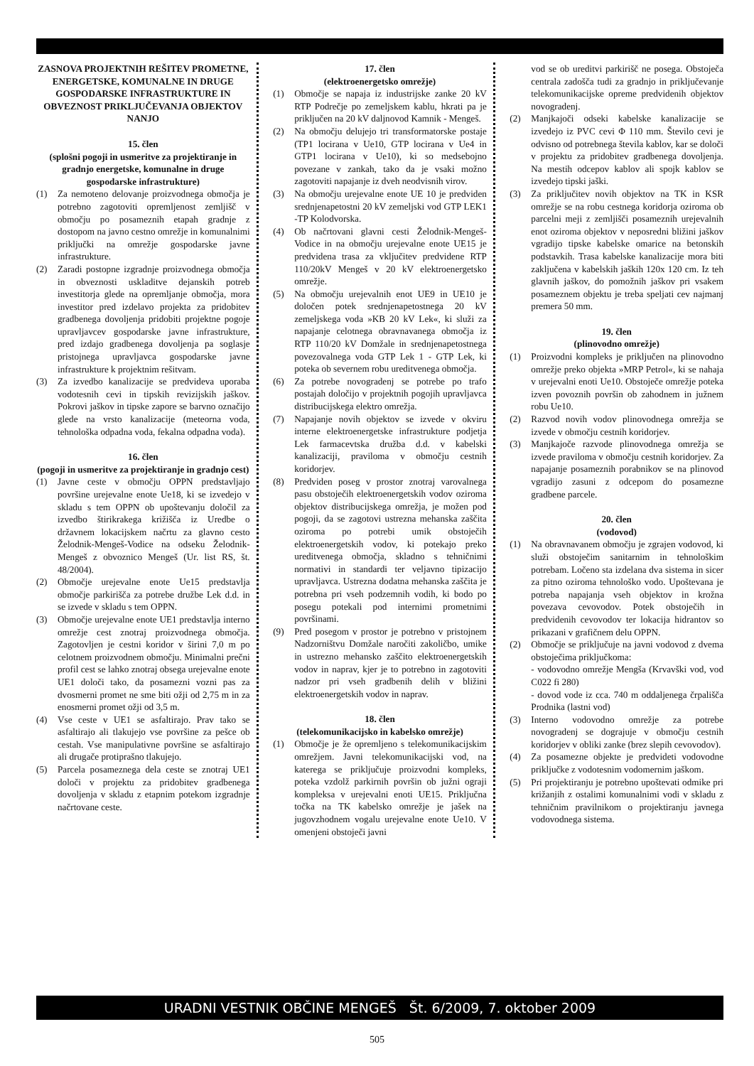ZASNOVA PROJEKTNIH REŠITEV PROMETNE, ENERGETSKE, KOMUNALNE IN DRUGE GOSPODARSKE INFRASTRUKTURE IN OBVEZNOST PRIKLJUČEVANJA OBJEKTOV NANJO
15. člen
(splošni pogoji in usmeritve za projektiranje in gradnjo energetske, komunalne in druge gospodarske infrastrukture)
(1) Za nemoteno delovanje proizvodnega območja je potrebno zagotoviti opremljenost zemljišč v območju po posameznih etapah gradnje z dostopom na javno cestno omrežje in komunalnimi priključki na omrežje gospodarske javne infrastrukture.
(2) Zaradi postopne izgradnje proizvodnega območja in obveznosti uskladitve dejanskih potreb investitorja glede na opremljanje območja, mora investitor pred izdelavo projekta za pridobitev gradbenega dovoljenja pridobiti projektne pogoje upravljavcev gospodarske javne infrastrukture, pred izdajo gradbenega dovoljenja pa soglasje pristojnega upravljavca gospodarske javne infrastrukture k projektnim rešitvam.
(3) Za izvedbo kanalizacije se predvideva uporaba vodotesnih cevi in tipskih revizijskih jaškov. Pokrovi jaškov in tipske zapore se barvno označijo glede na vrsto kanalizacije (meteorna voda, tehnološka odpadna voda, fekalna odpadna voda).
16. člen
(pogoji in usmeritve za projektiranje in gradnjo cest)
(1) Javne ceste v območju OPPN predstavljajo površine urejevalne enote Ue18, ki se izvedejo v skladu s tem OPPN ob upoštevanju določil za izvedbo štirikrakega križišča iz Uredbe o državnem lokacijskem načrtu za glavno cesto Želodnik-Mengeš-Vodice na odseku Želodnik-Mengeš z obvoznico Mengeš (Ur. list RS, št. 48/2004).
(2) Območje urejevalne enote Ue15 predstavlja območje parkirišča za potrebe družbe Lek d.d. in se izvede v skladu s tem OPPN.
(3) Območje urejevalne enote UE1 predstavlja interno omrežje cest znotraj proizvodnega območja. Zagotovljen je cestni koridor v širini 7,0 m po celotnem proizvodnem območju. Minimalni prečni profil cest se lahko znotraj obsega urejevalne enote UE1 določi tako, da posamezni vozni pas za dvosmerni promet ne sme biti ožji od 2,75 m in za enosmerni promet ožji od 3,5 m.
(4) Vse ceste v UE1 se asfaltirajo. Prav tako se asfaltirajo ali tlakujejo vse površine za pešce ob cestah. Vse manipulativne površine se asfaltirajo ali drugače protiprašno tlakujejo.
(5) Parcela posameznega dela ceste se znotraj UE1 določi v projektu za pridobitev gradbenega dovoljenja v skladu z etapnim potekom izgradnje načrtovane ceste.
17. člen
(elektroenergetsko omrežje)
(1) Območje se napaja iz industrijske zanke 20 kV RTP Podrečje po zemeljskem kablu, hkrati pa je priključen na 20 kV daljnovod Kamnik - Mengeš.
(2) Na območju delujejo tri transformatorske postaje (TP1 locirana v Ue10, GTP locirana v Ue4 in GTP1 locirana v Ue10), ki so medsebojno povezane v zankah, tako da je vsaki možno zagotoviti napajanje iz dveh neodvisnih virov.
(3) Na območju urejevalne enote UE 10 je predviden srednjenapetostni 20 kV zemeljski vod GTP LEK1 -TP Kolodvorska.
(4) Ob načrtovani glavni cesti Želodnik-Mengeš-Vodice in na območju urejevalne enote UE15 je predvidena trasa za vključitev predvidene RTP 110/20kV Mengeš v 20 kV elektroenergetsko omrežje.
(5) Na območju urejevalnih enot UE9 in UE10 je določen potek srednjenapetostnega 20 kV zemeljskega voda »KB 20 kV Lek«, ki služi za napajanje celotnega obravnavanega območja iz RTP 110/20 kV Domžale in srednjenapetostnega povezovalnega voda GTP Lek 1 - GTP Lek, ki poteka ob severnem robu ureditvenega območja.
(6) Za potrebe novogradenj se potrebe po trafo postajah določijo v projektnih pogojih upravljavca distribucijskega elektro omrežja.
(7) Napajanje novih objektov se izvede v okviru interne elektroenergetske infrastrukture podjetja Lek farmacevtska družba d.d. v kabelski kanalizaciji, praviloma v območju cestnih koridorjev.
(8) Predviden poseg v prostor znotraj varovalnega pasu obstoječih elektroenergetskih vodov oziroma objektov distribucijskega omrežja, je možen pod pogoji, da se zagotovi ustrezna mehanska zaščita oziroma po potrebi umik obstoječih elektroenergetskih vodov, ki potekajo preko ureditvenega območja, skladno s tehničnimi normativi in standardi ter veljavno tipizacijo upravljavca. Ustrezna dodatna mehanska zaščita je potrebna pri vseh podzemnih vodih, ki bodo po posegu potekali pod internimi prometnimi površinami.
(9) Pred posegom v prostor je potrebno v pristojnem Nadzorništvu Domžale naročiti zakoličbo, umike in ustrezno mehansko zaščito elektroenergetskih vodov in naprav, kjer je to potrebno in zagotoviti nadzor pri vseh gradbenih delih v bližini elektroenergetskih vodov in naprav.
18. člen
(telekomunikacijsko in kabelsko omrežje)
(1) Območje je že opremljeno s telekomunikacijskim omrežjem. Javni telekomunikacijski vod, na katerega se priključuje proizvodni kompleks, poteka vzdolž parkirnih površin ob južni ograji kompleksa v urejevalni enoti UE15. Priključna točka na TK kabelsko omrežje je jašek na jugovzhodnem vogalu urejevalne enote Ue10. V omenjeni obstoječi javni
vod se ob ureditvi parkirišč ne posega. Obstoječa centrala zadošča tudi za gradnjo in priključevanje telekomunikacijske opreme predvidenih objektov novogradenj.
(2) Manjkajoči odseki kabelske kanalizacije se izvedejo iz PVC cevi Φ 110 mm. Število cevi je odvisno od potrebnega števila kablov, kar se določi v projektu za pridobitev gradbenega dovoljenja. Na mestih odcepov kablov ali spojk kablov se izvedejo tipski jaški.
(3) Za priključitev novih objektov na TK in KSR omrežje se na robu cestnega koridorja oziroma ob parcelni meji z zemljišči posameznih urejevalnih enot oziroma objektov v neposredni bližini jaškov vgradijo tipske kabelske omarice na betonskih podstavkih. Trasa kabelske kanalizacije mora biti zaključena v kabelskih jaških 120x 120 cm. Iz teh glavnih jaškov, do pomožnih jaškov pri vsakem posameznem objektu je treba speljati cev najmanj premera 50 mm.
19. člen
(plinovodno omrežje)
(1) Proizvodni kompleks je priključen na plinovodno omrežje preko objekta »MRP Petrol«, ki se nahaja v urejevalni enoti Ue10. Obstoječe omrežje poteka izven povoznih površin ob zahodnem in južnem robu Ue10.
(2) Razvod novih vodov plinovodnega omrežja se izvede v območju cestnih koridorjev.
(3) Manjkajoče razvode plinovodnega omrežja se izvede praviloma v območju cestnih koridorjev. Za napajanje posameznih porabnikov se na plinovod vgradijo zasuni z odcepom do posamezne gradbene parcele.
20. člen
(vodovod)
(1) Na obravnavanem območju je zgrajen vodovod, ki služi obstoječim sanitarnim in tehnološkim potrebam. Ločeno sta izdelana dva sistema in sicer za pitno oziroma tehnološko vodo. Upoštevana je potreba napajanja vseh objektov in krožna povezava cevovodov. Potek obstoječih in predvidenih cevovodov ter lokacija hidrantov so prikazani v grafičnem delu OPPN.
(2) Območje se priključuje na javni vodovod z dvema obstoječima priključkoma:
- vodovodno omrežje Mengša (Krvavški vod, vod C022 fi 280)
- dovod vode iz cca. 740 m oddaljenega črpališča Prodnika (lastni vod)
(3) Interno vodovodno omrežje za potrebe novogradenj se dograjuje v območju cestnih koridorjev v obliki zanke (brez slepih cevovodov).
(4) Za posamezne objekte je predvideti vodovodne priključke z vodotesnim vodomernim jaškom.
(5) Pri projektiranju je potrebno upoštevati odmike pri križanjih z ostalimi komunalnimi vodi v skladu z tehničnim pravilnikom o projektiranju javnega vodovodnega sistema.
URADNI VESTNIK OBČINE MENGEŠ Št. 6/2009, 7. oktober 2009
505